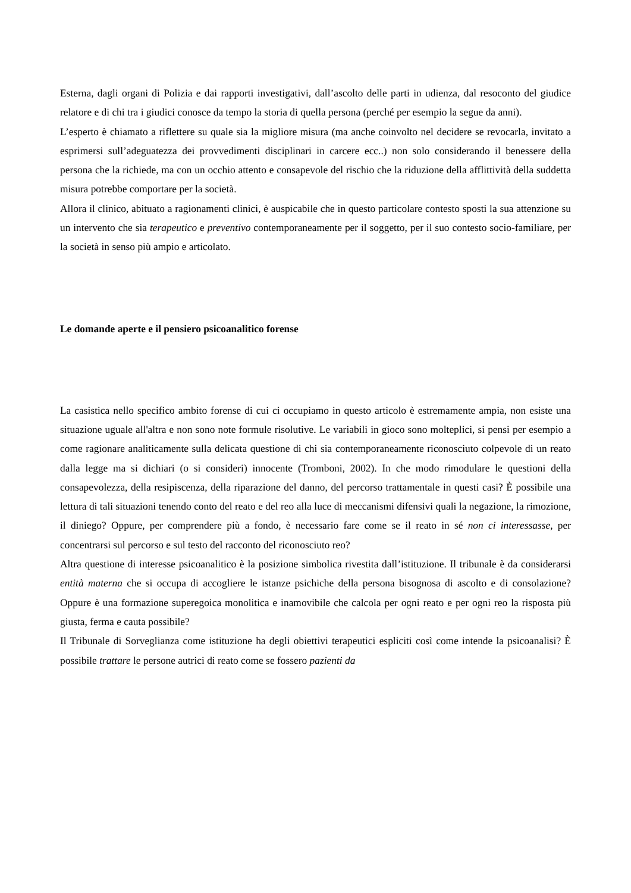Esterna, dagli organi di Polizia e dai rapporti investigativi, dall’ascolto delle parti in udienza, dal resoconto del giudice relatore e di chi tra i giudici conosce da tempo la storia di quella persona (perché per esempio la segue da anni).
L’esperto è chiamato a riflettere su quale sia la migliore misura (ma anche coinvolto nel decidere se revocarla, invitato a esprimersi sull’adeguatezza dei provvedimenti disciplinari in carcere ecc..) non solo considerando il benessere della persona che la richiede, ma con un occhio attento e consapevole del rischio che la riduzione della afflittività della suddetta misura potrebbe comportare per la società.
Allora il clinico, abituato a ragionamenti clinici, è auspicabile che in questo particolare contesto sposti la sua attenzione su un intervento che sia terapeutico e preventivo contemporaneamente per il soggetto, per il suo contesto socio-familiare, per la società in senso più ampio e articolato.
Le domande aperte e il pensiero psicoanalitico forense
La casistica nello specifico ambito forense di cui ci occupiamo in questo articolo è estremamente ampia, non esiste una situazione uguale all'altra e non sono note formule risolutive. Le variabili in gioco sono molteplici, si pensi per esempio a come ragionare analiticamente sulla delicata questione di chi sia contemporaneamente riconosciuto colpevole di un reato dalla legge ma si dichiari (o si consideri) innocente (Tromboni, 2002). In che modo rimodulare le questioni della consapevolezza, della resipiscenza, della riparazione del danno, del percorso trattamentale in questi casi? È possibile una lettura di tali situazioni tenendo conto del reato e del reo alla luce di meccanismi difensivi quali la negazione, la rimozione, il diniego? Oppure, per comprendere più a fondo, è necessario fare come se il reato in sé non ci interessasse, per concentrarsi sul percorso e sul testo del racconto del riconosciuto reo?
Altra questione di interesse psicoanalitico è la posizione simbolica rivestita dall’istituzione. Il tribunale è da considerarsi entità materna che si occupa di accogliere le istanze psichiche della persona bisognosa di ascolto e di consolazione? Oppure è una formazione superegoica monolitica e inamovibile che calcola per ogni reato e per ogni reo la risposta più giusta, ferma e cauta possibile?
Il Tribunale di Sorveglianza come istituzione ha degli obiettivi terapeutici espliciti così come intende la psicoanalisi? È possibile trattare le persone autrici di reato come se fossero pazienti da